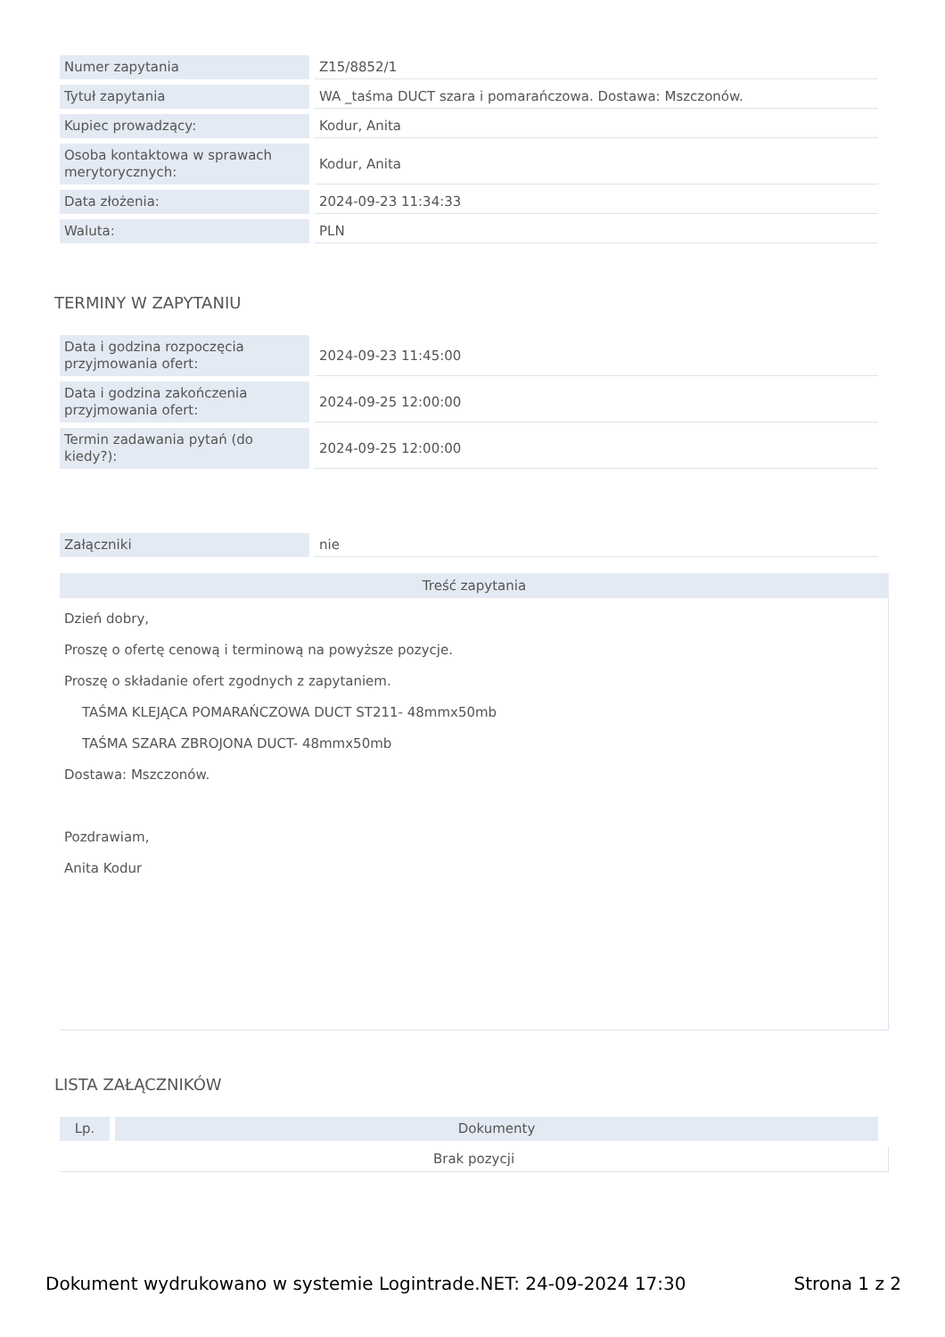| Numer zapytania | Z15/8852/1 |
| Tytuł zapytania | WA _taśma DUCT szara i pomarańczowa. Dostawa: Mszczonów. |
| Kupiec prowadzący: | Kodur, Anita |
| Osoba kontaktowa w sprawach merytorycznych: | Kodur, Anita |
| Data złożenia: | 2024-09-23 11:34:33 |
| Waluta: | PLN |
TERMINY W ZAPYTANIU
| Data i godzina rozpoczęcia przyjmowania ofert: | 2024-09-23 11:45:00 |
| Data i godzina zakończenia przyjmowania ofert: | 2024-09-25 12:00:00 |
| Termin zadawania pytań (do kiedy?): | 2024-09-25 12:00:00 |
| Załączniki | nie |
Treść zapytania
Dzień dobry,
Proszę o ofertę cenową i terminową na powyższe pozycje.
Proszę o składanie ofert zgodnych z zapytaniem.
TAŚMA KLEJĄCA POMARAŃCZOWA DUCT ST211- 48mmx50mb
TAŚMA SZARA ZBROJONA DUCT- 48mmx50mb
Dostawa: Mszczonów.
Pozdrawiam,
Anita Kodur
LISTA ZAŁĄCZNIKÓW
| Lp. | Dokumenty |
Brak pozycji
Dokument wydrukowano w systemie Logintrade.NET: 24-09-2024 17:30 Strona 1 z 2